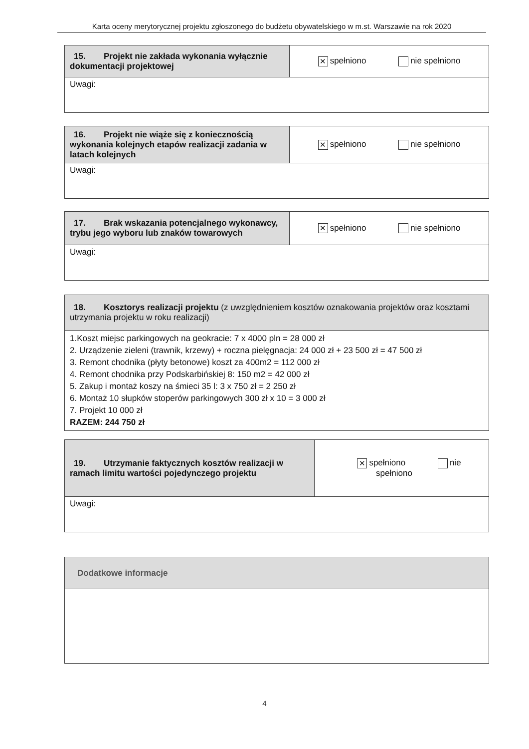Karta oceny merytorycznej projektu zgłoszonego do budżetu obywatelskiego w m.st. Warszawie na rok 2020
| 15. Projekt nie zakłada wykonania wyłącznie dokumentacji projektowej | ✕ spełniono nie spełniono |
| Uwagi: | |
| 16. Projekt nie wiąże się z koniecznością wykonania kolejnych etapów realizacji zadania w latach kolejnych | ✕ spełniono nie spełniono |
| Uwagi: | |
| 17. Brak wskazania potencjalnego wykonawcy, trybu jego wyboru lub znaków towarowych | ✕ spełniono nie spełniono |
| Uwagi: | |
| 18. Kosztorys realizacji projektu (z uwzględnieniem kosztów oznakowania projektów oraz kosztami utrzymania projektu w roku realizacji) |
| 1.Koszt miejsc parkingowych na geokracie: 7 x 4000 pln = 28 000 zł 2. Urządzenie zieleni (trawnik, krzewy) + roczna pielęgnacja: 24 000 zł + 23 500 zł = 47 500 zł 3. Remont chodnika (płyty betonowe) koszt za 400m2 = 112 000 zł 4. Remont chodnika przy Podskarbińskiej 8: 150 m2 = 42 000 zł 5. Zakup i montaż koszy na śmieci 35 l: 3 x 750 zł = 2 250 zł 6. Montaż 10 słupków stoperów parkingowych 300 zł x 10 = 3 000 zł 7. Projekt 10 000 zł RAZEM: 244 750 zł |
| 19. Utrzymanie faktycznych kosztów realizacji w ramach limitu wartości pojedynczego projektu | ✕ spełniono nie spełniono |
| Uwagi: | |
| Dodatkowe informacje |
4